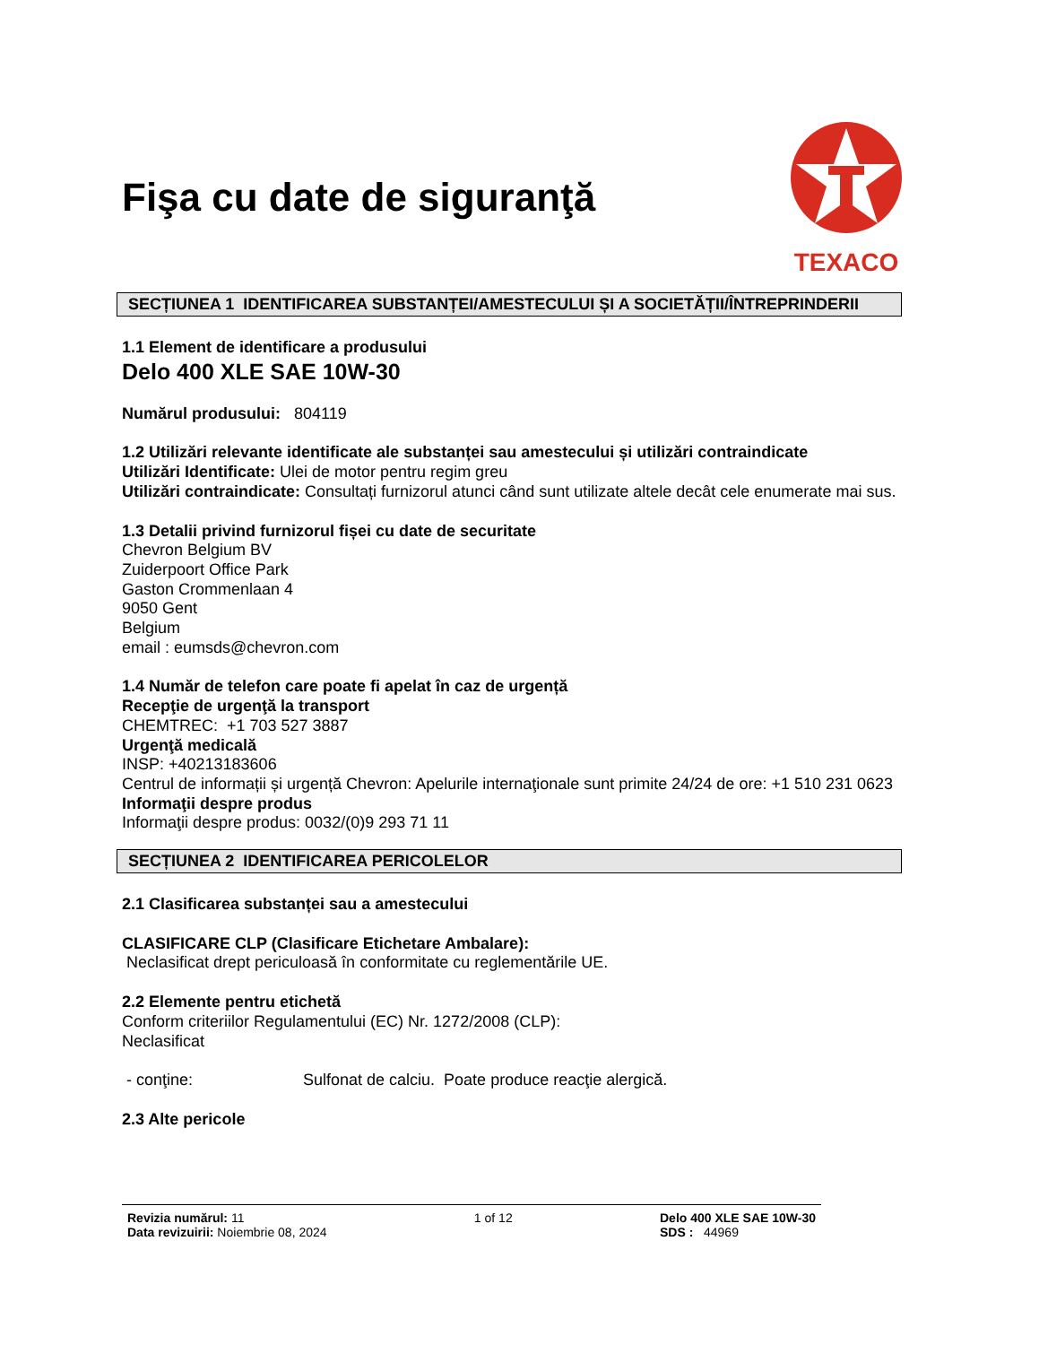Fişa cu date de siguranţă
TEXACO
SECȚIUNEA 1 IDENTIFICAREA SUBSTANȚEI/AMESTECULUI ȘI A SOCIETĂȚII/ÎNTREPRINDERII
1.1 Element de identificare a produsului
Delo 400 XLE SAE 10W-30
Numărul produsului: 804119
1.2 Utilizări relevante identificate ale substanței sau amestecului și utilizări contraindicate
Utilizări Identificate: Ulei de motor pentru regim greu
Utilizări contraindicate: Consultați furnizorul atunci când sunt utilizate altele decât cele enumerate mai sus.
1.3 Detalii privind furnizorul fișei cu date de securitate
Chevron Belgium BV
Zuiderpoort Office Park
Gaston Crommenlaan 4
9050 Gent
Belgium
email : eumsds@chevron.com
1.4 Număr de telefon care poate fi apelat în caz de urgență
Recepţie de urgenţă la transport
CHEMTREC: +1 703 527 3887
Urgenţă medicală
INSP: +40213183606
Centrul de informații și urgență Chevron: Apelurile internaţionale sunt primite 24/24 de ore: +1 510 231 0623
Informaţii despre produs
Informaţii despre produs: 0032/(0)9 293 71 11
SECȚIUNEA 2 IDENTIFICAREA PERICOLELOR
2.1 Clasificarea substanței sau a amestecului
CLASIFICARE CLP (Clasificare Etichetare Ambalare):
Neclasificat drept periculoasă în conformitate cu reglementările UE.
2.2 Elemente pentru etichetă
Conform criteriilor Regulamentului (EC) Nr. 1272/2008 (CLP):
Neclasificat
- conţine: Sulfonat de calciu. Poate produce reacţie alergică.
2.3 Alte pericole
Revizia numărul: 11
Data revizuirii: Noiembrie 08, 2024
1 of 12 Delo 400 XLE SAE 10W-30
SDS : 44969